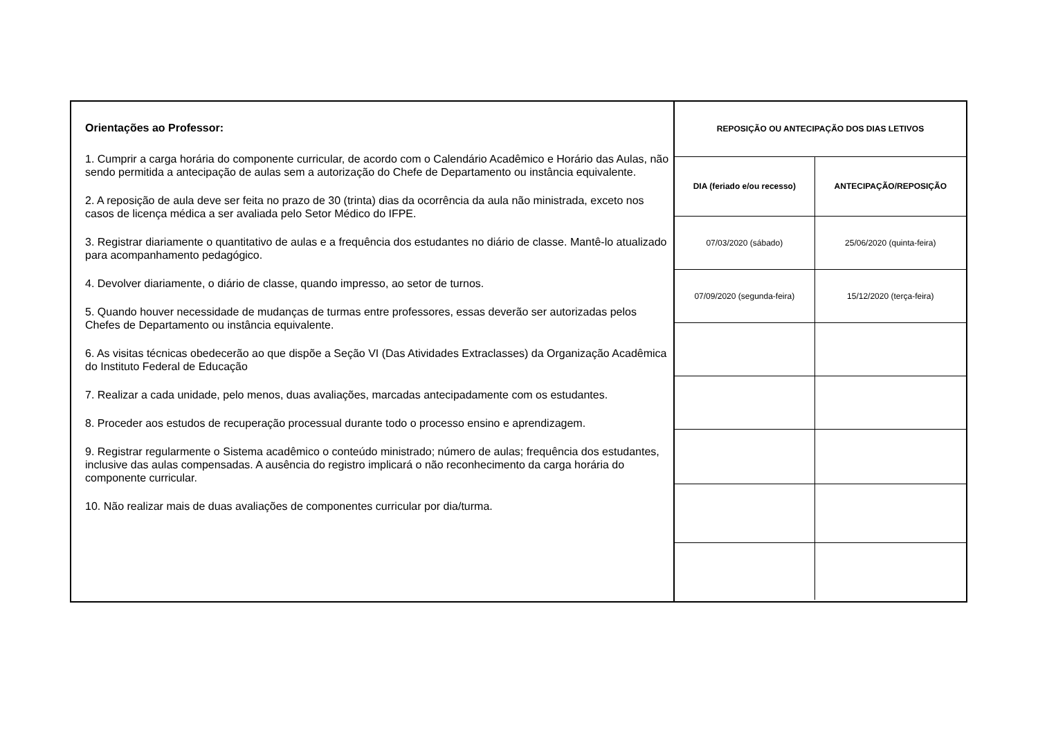Orientações ao Professor:
1. Cumprir a carga horária do componente curricular, de acordo com o Calendário Acadêmico e Horário das Aulas, não sendo permitida a antecipação de aulas sem a autorização do Chefe de Departamento ou instância equivalente.
2. A reposição de aula deve ser feita no prazo de 30 (trinta) dias da ocorrência da aula não ministrada, exceto nos casos de licença médica a ser avaliada pelo Setor Médico do IFPE.
3. Registrar diariamente o quantitativo de aulas e a frequência dos estudantes no diário de classe. Mantê-lo atualizado para acompanhamento pedagógico.
4. Devolver diariamente, o diário de classe, quando impresso, ao setor de turnos.
5. Quando houver necessidade de mudanças de turmas entre professores, essas deverão ser autorizadas pelos Chefes de Departamento ou instância equivalente.
6. As visitas técnicas obedecerão ao que dispõe a Seção VI (Das Atividades Extraclasses) da Organização Acadêmica do Instituto Federal de Educação
7. Realizar a cada unidade, pelo menos, duas avaliações, marcadas antecipadamente com os estudantes.
8. Proceder aos estudos de recuperação processual durante todo o processo ensino e aprendizagem.
9. Registrar regularmente o Sistema acadêmico o conteúdo ministrado; número de aulas; frequência dos estudantes, inclusive das aulas compensadas. A ausência do registro implicará o não reconhecimento da carga horária do componente curricular.
10. Não realizar mais de duas avaliações de componentes curricular por dia/turma.
| REPOSIÇÃO OU ANTECIPAÇÃO DOS DIAS LETIVOS | |
| --- | --- |
| DIA (feriado e/ou recesso) | ANTECIPAÇÃO/REPOSIÇÃO |
| 07/03/2020 (sábado) | 25/06/2020 (quinta-feira) |
| 07/09/2020 (segunda-feira) | 15/12/2020 (terça-feira) |